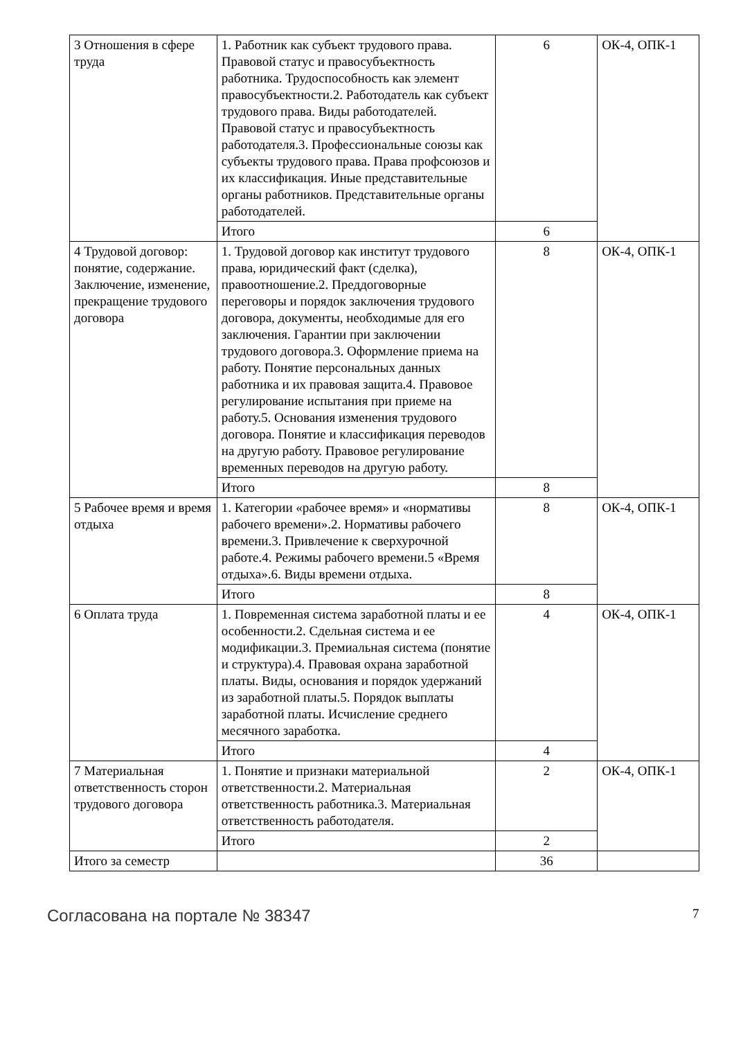| 3 Отношения в сфере труда | 1. Работник как субъект трудового права. Правовой статус и правосубъектность работника. Трудоспособность как элемент правосубъектности.2. Работодатель как субъект трудового права. Виды работодателей. Правовой статус и правосубъектность работодателя.3. Профессиональные союзы как субъекты трудового права. Права профсоюзов и их классификация. Иные представительные органы работников. Представительные органы работодателей. | 6 | ОК-4, ОПК-1 |
| | Итого | 6 | |
| 4 Трудовой договор: понятие, содержание. Заключение, изменение, прекращение трудового договора | 1. Трудовой договор как институт трудового права, юридический факт (сделка), правоотношение.2. Преддоговорные переговоры и порядок заключения трудового договора, документы, необходимые для его заключения. Гарантии при заключении трудового договора.3. Оформление приема на работу. Понятие персональных данных работника и их правовая защита.4. Правовое регулирование испытания при приеме на работу.5. Основания изменения трудового договора. Понятие и классификация переводов на другую работу. Правовое регулирование временных переводов на другую работу. | 8 | ОК-4, ОПК-1 |
| | Итого | 8 | |
| 5 Рабочее время и время отдыха | 1. Категории «рабочее время» и «нормативы рабочего времени».2. Нормативы рабочего времени.3. Привлечение к сверхурочной работе.4. Режимы рабочего времени.5 «Время отдыха».6. Виды времени отдыха. | 8 | ОК-4, ОПК-1 |
| | Итого | 8 | |
| 6 Оплата труда | 1. Повременная система заработной платы и ее особенности.2. Сдельная система и ее модификации.3. Премиальная система (понятие и структура).4. Правовая охрана заработной платы. Виды, основания и порядок удержаний из заработной платы.5. Порядок выплаты заработной платы. Исчисление среднего месячного заработка. | 4 | ОК-4, ОПК-1 |
| | Итого | 4 | |
| 7 Материальная ответственность сторон трудового договора | 1. Понятие и признаки материальной ответственности.2. Материальная ответственность работника.3. Материальная ответственность работодателя. | 2 | ОК-4, ОПК-1 |
| | Итого | 2 | |
| Итого за семестр | | 36 | |
Согласована на портале № 38347 7